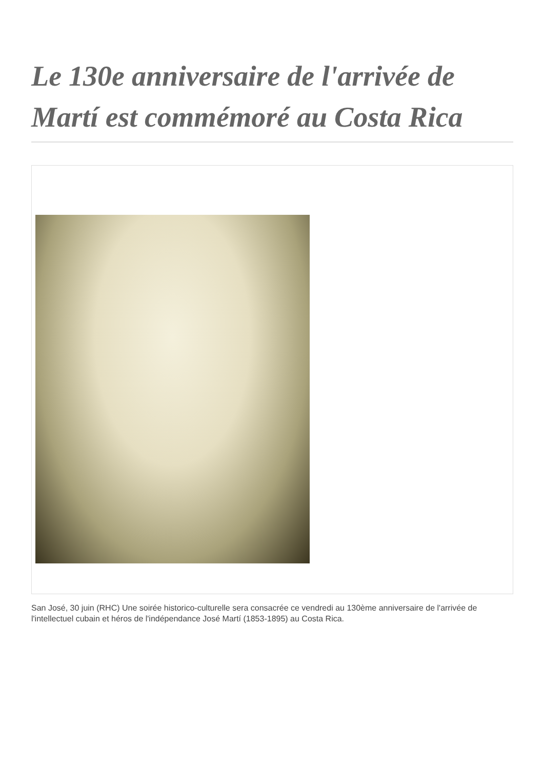Le 130e anniversaire de l'arrivée de Martí est commémoré au Costa Rica
San José, 30 juin (RHC) Une soirée historico-culturelle sera consacrée ce vendredi au 130ème anniversaire de l'arrivée de l'intellectuel cubain et héros de l'indépendance José Martí (1853-1895) au Costa Rica.